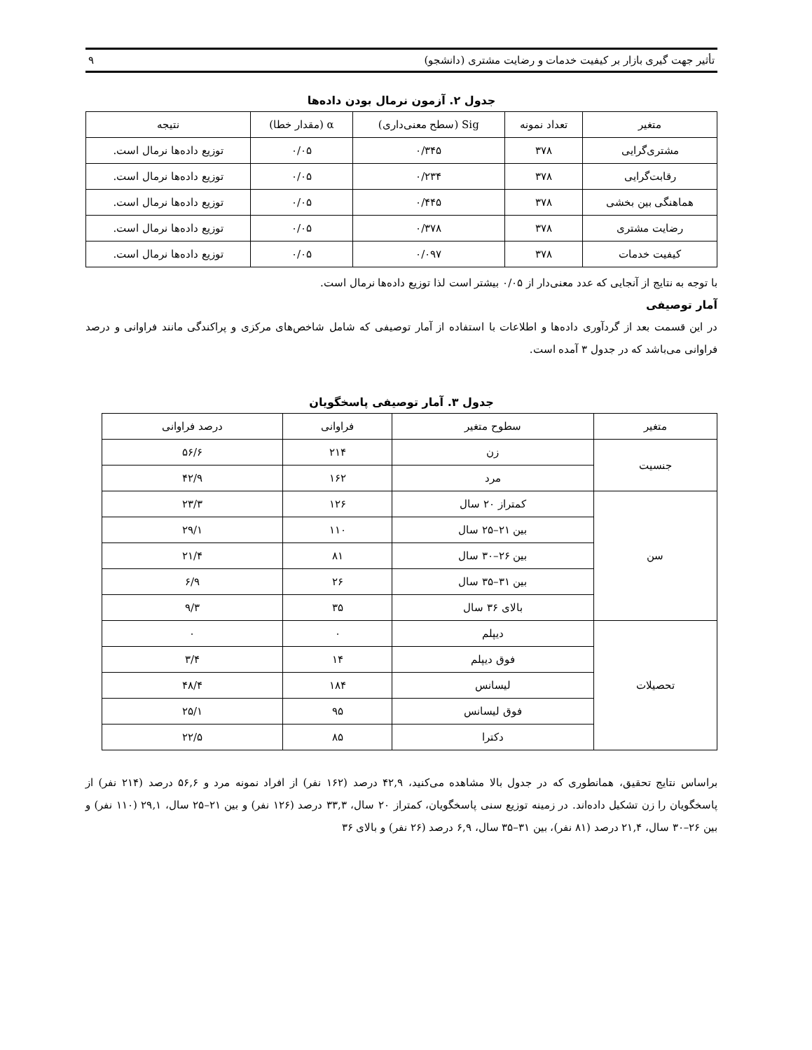تأثیر جهت گیری بازار بر کیفیت خدمات و رضایت مشتری (دانشجو) ۹
جدول ۲. آزمون نرمال بودن داده‌ها
| متغیر | تعداد نمونه | Sig (سطح معنی‌داری) | α (مقدار خطا) | نتیجه |
| --- | --- | --- | --- | --- |
| مشتری‌گرایی | ۳۷۸ | ۰/۳۴۵ | ۰/۰۵ | توزیع داده‌ها نرمال است. |
| رقابت‌گرایی | ۳۷۸ | ۰/۲۳۴ | ۰/۰۵ | توزیع داده‌ها نرمال است. |
| هماهنگی بین بخشی | ۳۷۸ | ۰/۴۴۵ | ۰/۰۵ | توزیع داده‌ها نرمال است. |
| رضایت مشتری | ۳۷۸ | ۰/۳۷۸ | ۰/۰۵ | توزیع داده‌ها نرمال است. |
| کیفیت خدمات | ۳۷۸ | ۰/۰۹۷ | ۰/۰۵ | توزیع داده‌ها نرمال است. |
با توجه به نتایج از آنجایی که عدد معنی‌دار از ۰/۰۵ بیشتر است لذا توزیع داده‌ها نرمال است.
آمار توصیفی
در این قسمت بعد از گردآوری داده‌ها و اطلاعات با استفاده از آمار توصیفی که شامل شاخص‌های مرکزی و پراکندگی مانند فراوانی و درصد فراوانی می‌باشد که در جدول ۳ آمده است.
جدول ۳. آمار توصیفی پاسخگویان
| متغیر | سطوح متغیر | فراوانی | درصد فراوانی |
| --- | --- | --- | --- |
| جنسیت | زن | ۲۱۴ | ۵۶/۶ |
| | مرد | ۱۶۲ | ۴۲/۹ |
| سن | کمتراز ۲۰ سال | ۱۲۶ | ۲۳/۳ |
| | بین ۲۱–۲۵ سال | ۱۱۰ | ۲۹/۱ |
| | بین ۲۶–۳۰ سال | ۸۱ | ۲۱/۴ |
| | بین ۳۱–۳۵ سال | ۲۶ | ۶/۹ |
| | بالای ۳۶ سال | ۳۵ | ۹/۳ |
| تحصیلات | دیپلم | ۰ | ۰ |
| | فوق دیپلم | ۱۴ | ۳/۴ |
| | لیسانس | ۱۸۴ | ۴۸/۴ |
| | فوق لیسانس | ۹۵ | ۲۵/۱ |
| | دکترا | ۸۵ | ۲۲/۵ |
براساس نتایج تحقیق، همانطوری که در جدول بالا مشاهده می‌کنید، ۴۲,۹ درصد (۱۶۲ نفر) از افراد نمونه مرد و ۵۶,۶ درصد (۲۱۴ نفر) از پاسخگویان را زن تشکیل داده‌اند. در زمینه توزیع سنی پاسخگویان، کمتراز ۲۰ سال، ۳۳,۳ درصد (۱۲۶ نفر) و بین ۲۱–۲۵ سال، ۲۹,۱ (۱۱۰ نفر) و بین ۲۶–۳۰ سال، ۲۱,۴ درصد (۸۱ نفر)، بین ۳۱–۳۵ سال، ۶,۹ درصد (۲۶ نفر) و بالای ۳۶